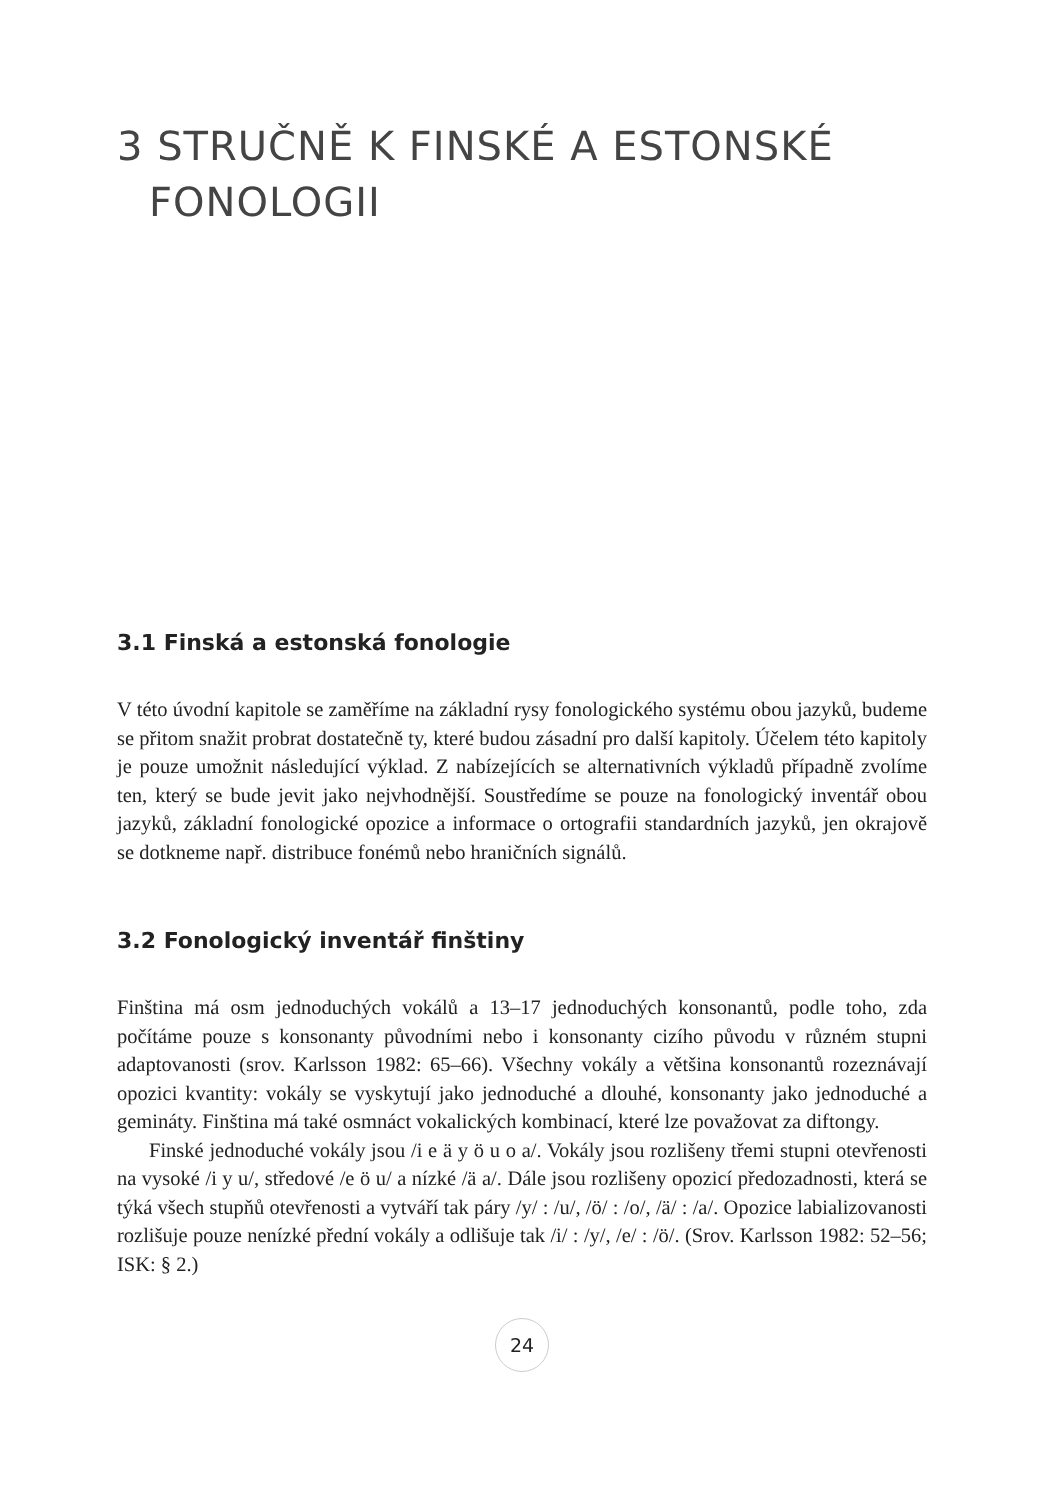3 STRUČNĚ K FINSKÉ A ESTONSKÉ
FONOLOGII
3.1 Finská a estonská fonologie
V této úvodní kapitole se zaměříme na základní rysy fonologického systému obou jazyků, budeme se přitom snažit probrat dostatečně ty, které budou zásadní pro další kapitoly. Účelem této kapitoly je pouze umožnit následující výklad. Z nabízejících se alternativních výkladů případně zvolíme ten, který se bude jevit jako nejvhodnější. Soustředíme se pouze na fonologický inventář obou jazyků, základní fonologické opozice a informace o ortografii standardních jazyků, jen okrajově se dotkneme např. distribuce fonémů nebo hraničních signálů.
3.2 Fonologický inventář finštiny
Finština má osm jednoduchých vokálů a 13–17 jednoduchých konsonantů, podle toho, zda počítáme pouze s konsonanty původními nebo i konsonanty cizího původu v různém stupni adaptovanosti (srov. Karlsson 1982: 65–66). Všechny vokály a většina konsonantů rozeznávají opozici kvantity: vokály se vyskytují jako jednoduché a dlouhé, konsonanty jako jednoduché a gemináty. Finština má také osmnáct vokalických kombinací, které lze považovat za diftongy.
Finské jednoduché vokály jsou /i e ä y ö u o a/. Vokály jsou rozlišeny třemi stupni otevřenosti na vysoké /i y u/, středové /e ö u/ a nízké /ä a/. Dále jsou rozlišeny opozicí předozadnosti, která se týká všech stupňů otevřenosti a vytváří tak páry /y/ : /u/, /ö/ : /o/, /ä/ : /a/. Opozice labializovanosti rozlišuje pouze nenízké přední vokály a odlišuje tak /i/ : /y/, /e/ : /ö/. (Srov. Karlsson 1982: 52–56; ISK: § 2.)
24